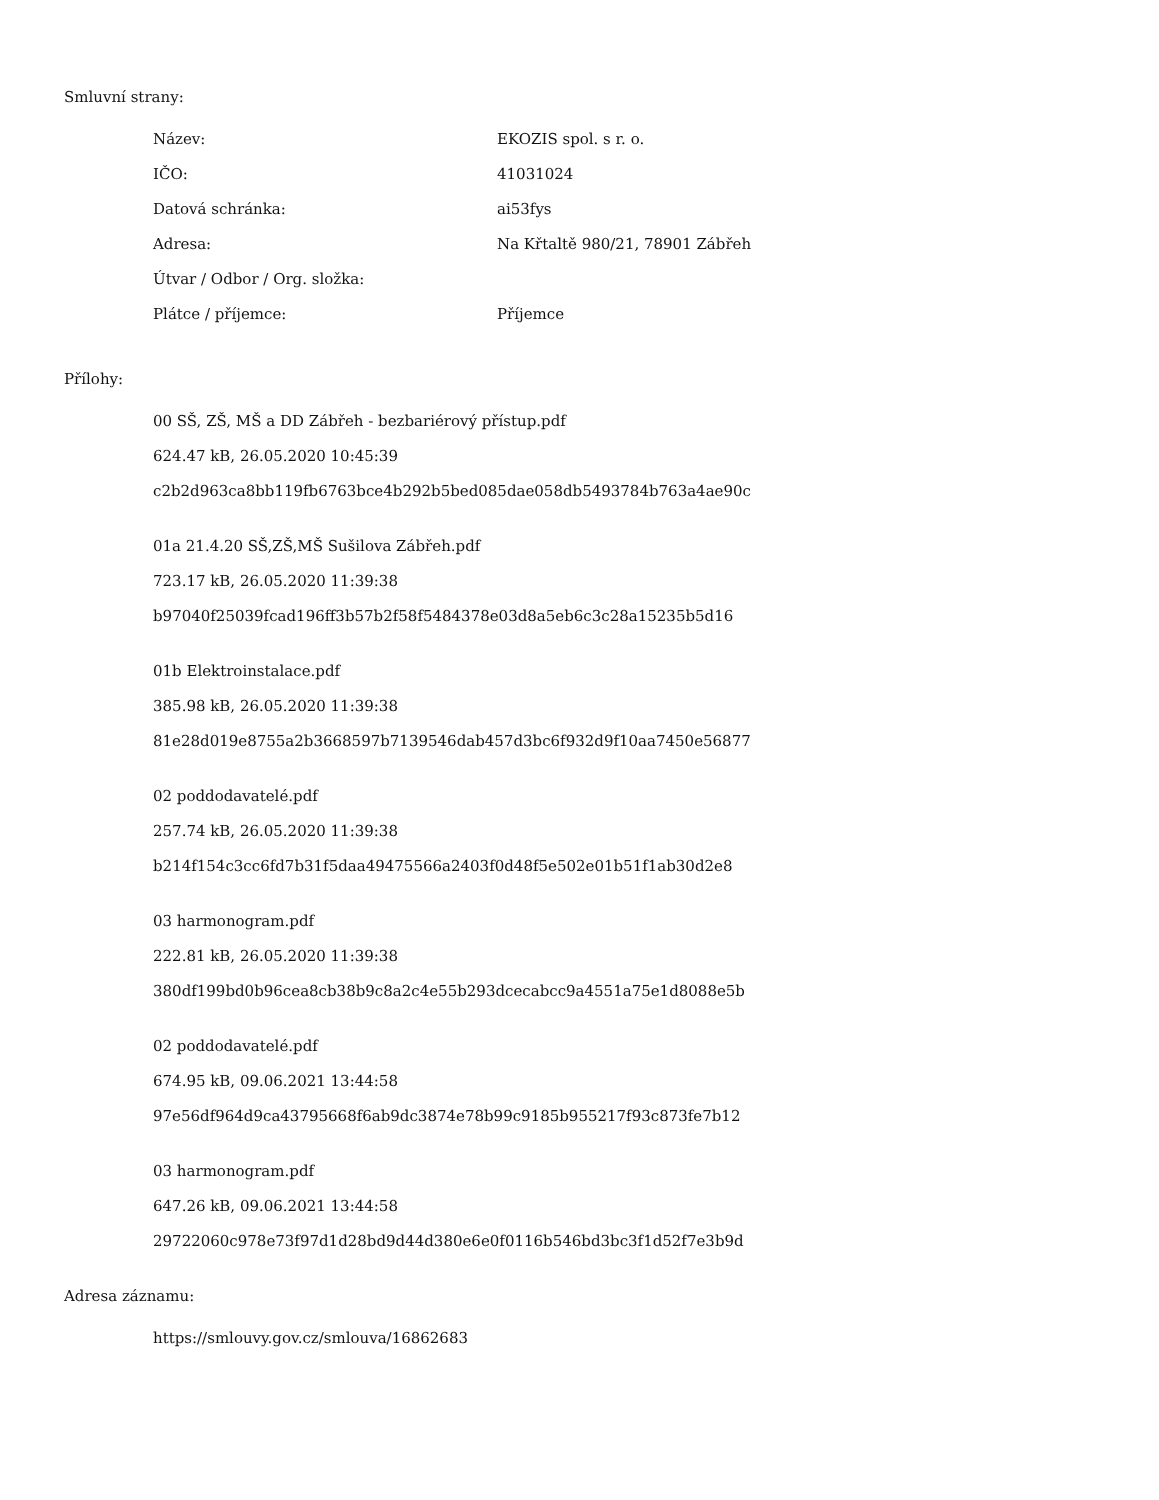Smluvní strany:
| Název: | EKOZIS spol. s r. o. |
| IČO: | 41031024 |
| Datová schránka: | ai53fys |
| Adresa: | Na Křtaltě 980/21, 78901 Zábřeh |
| Útvar / Odbor / Org. složka: | |
| Plátce / příjemce: | Příjemce |
Přílohy:
00 SŠ, ZŠ, MŠ a DD Zábřeh - bezbariérový přístup.pdf
624.47 kB, 26.05.2020 10:45:39
c2b2d963ca8bb119fb6763bce4b292b5bed085dae058db5493784b763a4ae90c
01a 21.4.20 SŠ,ZŠ,MŠ Sušilova Zábřeh.pdf
723.17 kB, 26.05.2020 11:39:38
b97040f25039fcad196ff3b57b2f58f5484378e03d8a5eb6c3c28a15235b5d16
01b Elektroinstalace.pdf
385.98 kB, 26.05.2020 11:39:38
81e28d019e8755a2b3668597b7139546dab457d3bc6f932d9f10aa7450e56877
02 poddodavatelé.pdf
257.74 kB, 26.05.2020 11:39:38
b214f154c3cc6fd7b31f5daa49475566a2403f0d48f5e502e01b51f1ab30d2e8
03 harmonogram.pdf
222.81 kB, 26.05.2020 11:39:38
380df199bd0b96cea8cb38b9c8a2c4e55b293dcecabcc9a4551a75e1d8088e5b
02 poddodavatelé.pdf
674.95 kB, 09.06.2021 13:44:58
97e56df964d9ca43795668f6ab9dc3874e78b99c9185b955217f93c873fe7b12
03 harmonogram.pdf
647.26 kB, 09.06.2021 13:44:58
29722060c978e73f97d1d28bd9d44d380e6e0f0116b546bd3bc3f1d52f7e3b9d
Adresa záznamu:
https://smlouvy.gov.cz/smlouva/16862683